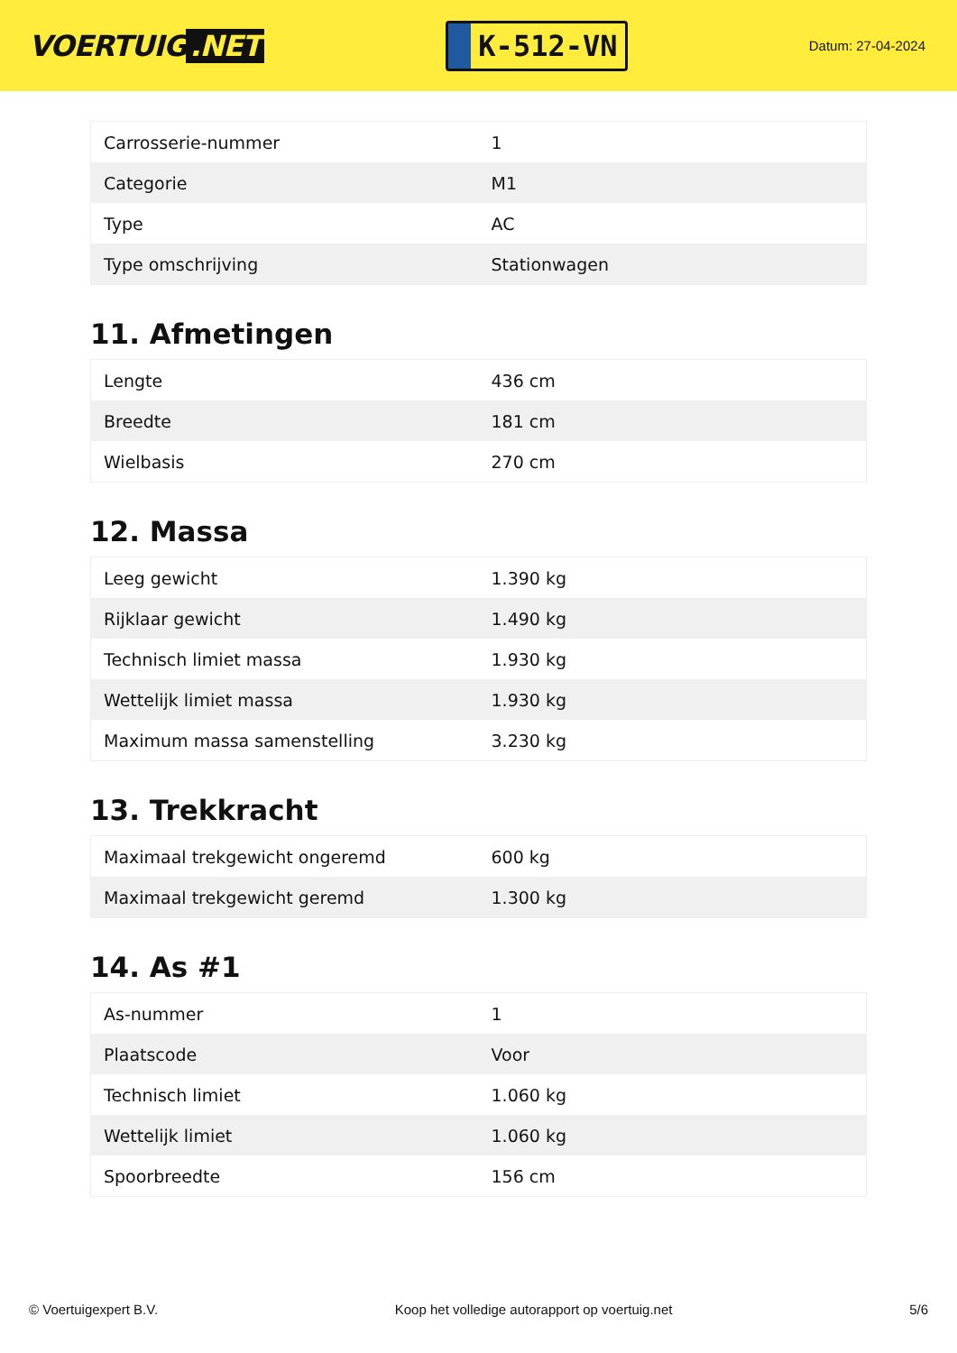VOERTUIG.NET
K-512-VN
Datum: 27-04-2024
| Carrosserie-nummer | 1 |
| Categorie | M1 |
| Type | AC |
| Type omschrijving | Stationwagen |
11. Afmetingen
| Lengte | 436 cm |
| Breedte | 181 cm |
| Wielbasis | 270 cm |
12. Massa
| Leeg gewicht | 1.390 kg |
| Rijklaar gewicht | 1.490 kg |
| Technisch limiet massa | 1.930 kg |
| Wettelijk limiet massa | 1.930 kg |
| Maximum massa samenstelling | 3.230 kg |
13. Trekkracht
| Maximaal trekgewicht ongeremd | 600 kg |
| Maximaal trekgewicht geremd | 1.300 kg |
14. As #1
| As-nummer | 1 |
| Plaatscode | Voor |
| Technisch limiet | 1.060 kg |
| Wettelijk limiet | 1.060 kg |
| Spoorbreedte | 156 cm |
© Voertuigexpert B.V. Koop het volledige autorapport op voertuig.net 5/6